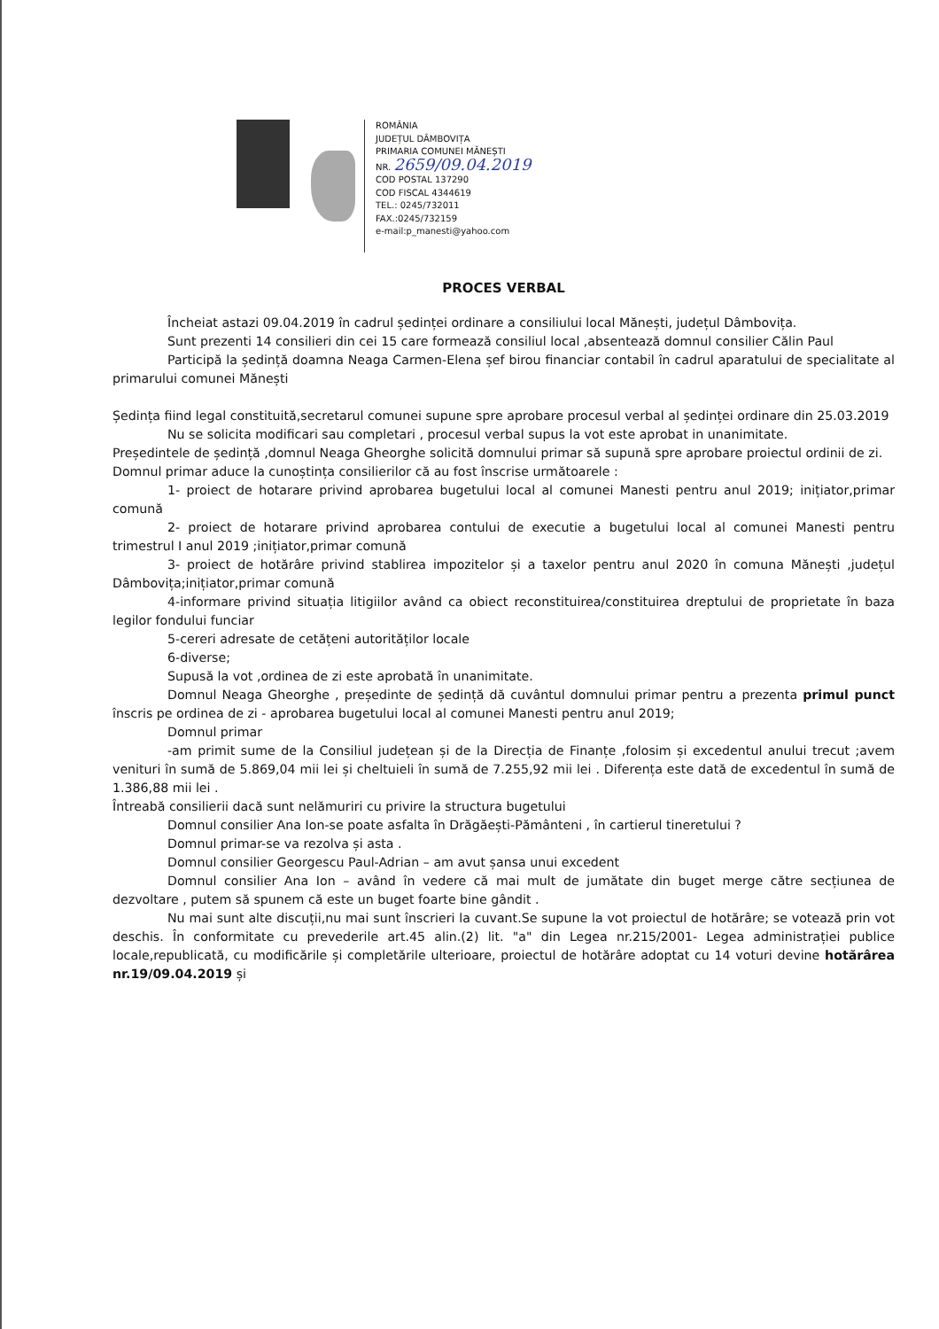ROMÂNIA
JUDEȚUL DÂMBOVIȚA
PRIMARIA COMUNEI MĂNEȘTI
NR. 2659/09.04.2019
COD POSTAL 137290
COD FISCAL 4344619
TEL.: 0245/732011
FAX.:0245/732159
e-mail:p_manesti@yahoo.com
PROCES VERBAL
Încheiat astazi 09.04.2019 în cadrul ședinței ordinare a consiliului local Mănești, județul Dâmbovița.
Sunt prezenti 14 consilieri din cei 15 care formează consiliul local ,absentează domnul consilier Călin Paul
Participă la ședință doamna Neaga Carmen-Elena șef birou financiar contabil în cadrul aparatului de specialitate al primarului comunei Mănești
Ședința fiind legal constituită,secretarul comunei supune spre aprobare procesul verbal al ședinței ordinare din 25.03.2019
Nu se solicita modificari sau completari , procesul verbal supus la vot este aprobat in unanimitate.
Președintele de ședință ,domnul Neaga Gheorghe solicită domnului primar să supună spre aprobare proiectul ordinii de zi.
Domnul primar aduce la cunoștința consilierilor că au fost înscrise următoarele :
1- proiect de hotarare privind aprobarea bugetului local al comunei Manesti pentru anul 2019; inițiator,primar comună
2- proiect de hotarare privind aprobarea contului de executie a bugetului local al comunei Manesti pentru trimestrul I anul 2019 ;inițiator,primar comună
3- proiect de hotărâre privind stablirea impozitelor și a taxelor pentru anul 2020 în comuna Mănești ,județul Dâmbovița;inițiator,primar comună
4-informare privind situația litigiilor având ca obiect reconstituirea/constituirea dreptului de proprietate în baza legilor fondului funciar
5-cereri adresate de cetățeni autorităților locale
6-diverse;
Supusă la vot ,ordinea de zi este aprobată în unanimitate.
Domnul Neaga Gheorghe , președinte de ședință dă cuvântul domnului primar pentru a prezenta primul punct înscris pe ordinea de zi - aprobarea bugetului local al comunei Manesti pentru anul 2019;
Domnul primar
-am primit sume de la Consiliul județean și de la Direcția de Finanțe ,folosim și excedentul anului trecut ;avem venituri în sumă de 5.869,04 mii lei și cheltuieli în sumă de 7.255,92 mii lei . Diferența este dată de excedentul în sumă de 1.386,88 mii lei .
Întreabă consilierii dacă sunt nelămuriri cu privire la structura bugetului
Domnul consilier Ana Ion-se poate asfalta în Drăgăești-Pământeni , în cartierul tineretului ?
Domnul primar-se va rezolva și asta .
Domnul consilier Georgescu Paul-Adrian – am avut șansa unui excedent
Domnul consilier Ana Ion – având în vedere că mai mult de jumătate din buget merge către secțiunea de dezvoltare , putem să spunem că este un buget foarte bine gândit .
Nu mai sunt alte discuții,nu mai sunt înscrieri la cuvant.Se supune la vot proiectul de hotărâre; se votează prin vot deschis. În conformitate cu prevederile art.45 alin.(2) lit. "a" din Legea nr.215/2001- Legea administrației publice locale,republicată, cu modificările și completările ulterioare, proiectul de hotărâre adoptat cu 14 voturi devine hotărârea nr.19/09.04.2019 și